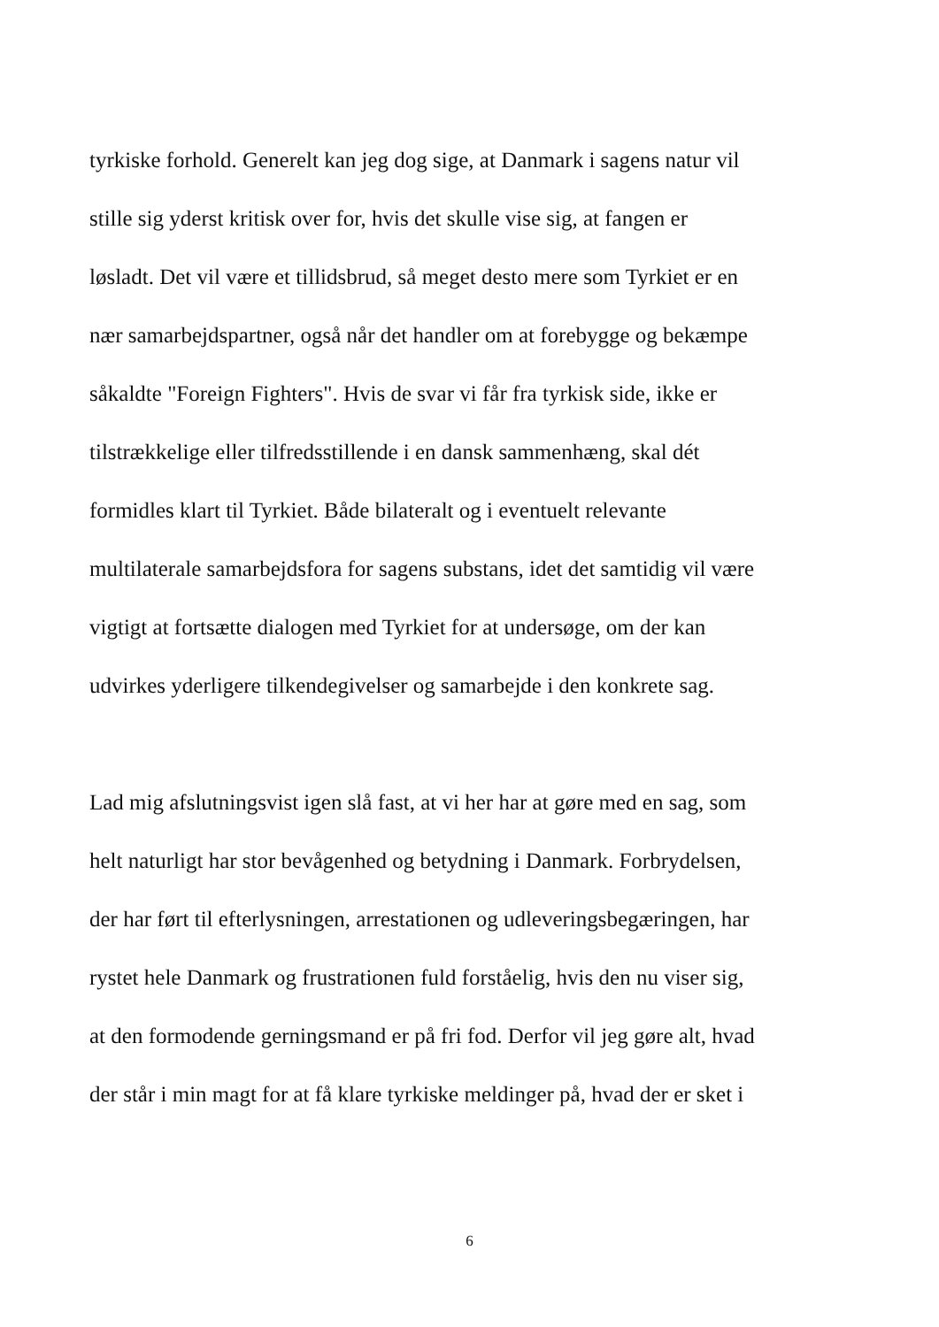tyrkiske forhold. Generelt kan jeg dog sige, at Danmark i sagens natur vil
stille sig yderst kritisk over for, hvis det skulle vise sig, at fangen er
løsladt. Det vil være et tillidsbrud, så meget desto mere som Tyrkiet er en
nær samarbejdspartner, også når det handler om at forebygge og bekæmpe
såkaldte "Foreign Fighters". Hvis de svar vi får fra tyrkisk side, ikke er
tilstrækkelige eller tilfredsstillende i en dansk sammenhæng, skal dét
formidles klart til Tyrkiet. Både bilateralt og i eventuelt relevante
multilaterale samarbejdsfora for sagens substans, idet det samtidig vil være
vigtigt at fortsætte dialogen med Tyrkiet for at undersøge, om der kan
udvirkes yderligere tilkendegivelser og samarbejde i den konkrete sag.
Lad mig afslutningsvist igen slå fast, at vi her har at gøre med en sag, som
helt naturligt har stor bevågenhed og betydning i Danmark. Forbrydelsen,
der har ført til efterlysningen, arrestationen og udleveringsbegæringen, har
rystet hele Danmark og frustrationen fuld forståelig, hvis den nu viser sig,
at den formodende gerningsmand er på fri fod. Derfor vil jeg gøre alt, hvad
der står i min magt for at få klare tyrkiske meldinger på, hvad der er sket i
6